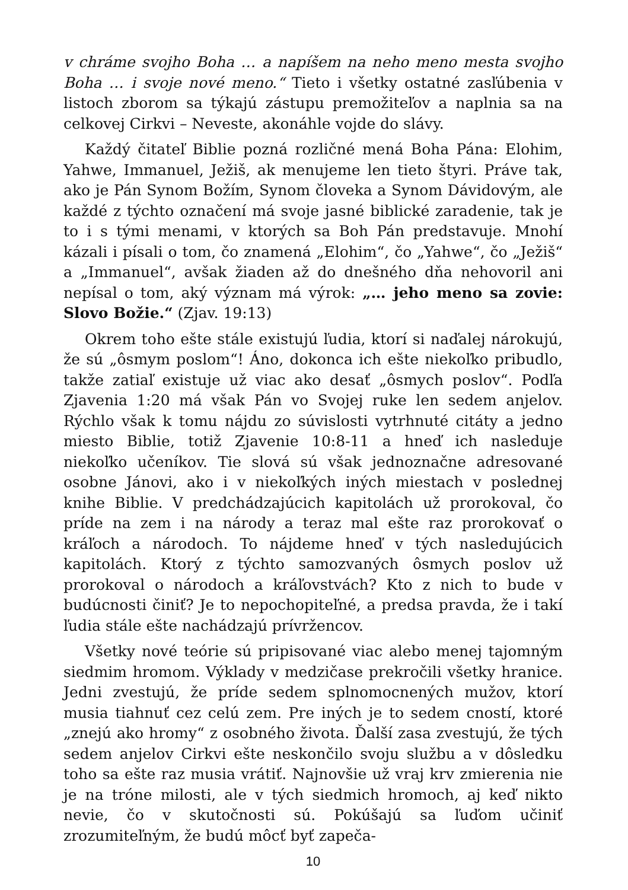v chráme svojho Boha … a napíšem na neho meno mesta svojho Boha … i svoje nové meno.“ Tieto i všetky ostatné zasľúbenia v listoch zborom sa týkajú zástupu premožiteľov a naplnia sa na celkovej Cirkvi – Neveste, akonáhle vojde do slávy.
Každý čitateľ Biblie pozná rozličné mená Boha Pána: Elohim, Yahwe, Immanuel, Ježiš, ak menujeme len tieto štyri. Práve tak, ako je Pán Synom Božím, Synom človeka a Synom Dávidovým, ale každé z týchto označení má svoje jasné biblické zaradenie, tak je to i s tými menami, v ktorých sa Boh Pán predstavuje. Mnohí kázali i písali o tom, čo znamená „Elohim“, čo „Yahwe“, čo „Ježiš“ a „Immanuel“, avšak žiaden až do dnešného dňa nehovoril ani nepísal o tom, aký význam má výrok: „… jeho meno sa zovie: Slovo Božie.“ (Zjav. 19:13)
Okrem toho ešte stále existujú ľudia, ktorí si naďalej nárokujú, že sú „ôsmym poslom“! Áno, dokonca ich ešte niekoľko pribudlo, takže zatiaľ existuje už viac ako desať „ôsmych poslov“. Podľa Zjavenia 1:20 má však Pán vo Svojej ruke len sedem anjelov. Rýchlo však k tomu nájdu zo súvislosti vytrhnuté citáty a jedno miesto Biblie, totiž Zjavenie 10:8-11 a hneď ich nasleduje niekoľko učeníkov. Tie slová sú však jednoznačne adresované osobne Jánovi, ako i v niekoľkých iných miestach v poslednej knihe Biblie. V predchádzajúcich kapitolách už prorokoval, čo príde na zem i na národy a teraz mal ešte raz prorokovať o kráľoch a národoch. To nájdeme hneď v tých nasledujúcich kapitolách. Ktorý z týchto samozvaných ôsmych poslov už prorokoval o národoch a kráľovstvách? Kto z nich to bude v budúcnosti činiť? Je to nepochopiteľné, a predsa pravda, že i takí ľudia stále ešte nachádzajú prívržencov.
Všetky nové teórie sú pripisované viac alebo menej tajomným siedmim hromom. Výklady v medzičase prekročili všetky hranice. Jedni zvestujú, že príde sedem splnomocnených mužov, ktorí musia tiahnuť cez celú zem. Pre iných je to sedem cností, ktoré „znejú ako hromy“ z osobného života. Ďalší zasa zvestujú, že tých sedem anjelov Cirkvi ešte neskončilo svoju službu a v dôsledku toho sa ešte raz musia vrátiť. Najnovšie už vraj krv zmierenia nie je na tróne milosti, ale v tých siedmich hromoch, aj keď nikto nevie, čo v skutočnosti sú. Pokúšajú sa ľuďom učiniť zrozumiteľným, že budú môcť byť zapeča-
10